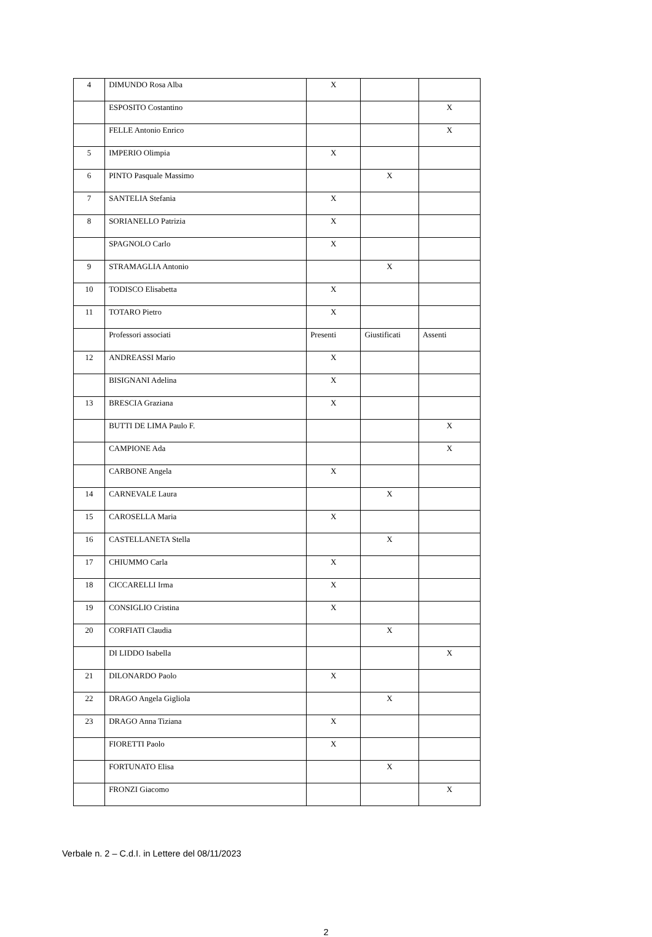| 4 | DIMUNDO Rosa Alba | X | | |
| | ESPOSITO Costantino | | | X |
| | FELLE Antonio Enrico | | | X |
| 5 | IMPERIO Olimpia | X | | |
| 6 | PINTO Pasquale Massimo | | X | |
| 7 | SANTELIA Stefania | X | | |
| 8 | SORIANELLO Patrizia | X | | |
| | SPAGNOLO Carlo | X | | |
| 9 | STRAMAGLIA Antonio | | X | |
| 10 | TODISCO Elisabetta | X | | |
| 11 | TOTARO Pietro | X | | |
| | Professori associati | Presenti | Giustificati | Assenti |
| 12 | ANDREASSI Mario | X | | |
| | BISIGNANI Adelina | X | | |
| 13 | BRESCIA Graziana | X | | |
| | BUTTI DE LIMA Paulo F. | | | X |
| | CAMPIONE Ada | | | X |
| | CARBONE Angela | X | | |
| 14 | CARNEVALE Laura | | X | |
| 15 | CAROSELLA Maria | X | | |
| 16 | CASTELLANETA Stella | | X | |
| 17 | CHIUMMO Carla | X | | |
| 18 | CICCARELLI Irma | X | | |
| 19 | CONSIGLIO Cristina | X | | |
| 20 | CORFIATI Claudia | | X | |
| | DI LIDDO Isabella | | | X |
| 21 | DILONARDO Paolo | X | | |
| 22 | DRAGO Angela Gigliola | | X | |
| 23 | DRAGO Anna Tiziana | X | | |
| | FIORETTI Paolo | X | | |
| | FORTUNATO Elisa | | X | |
| | FRONZI Giacomo | | | X |
Verbale n. 2 – C.d.I. in Lettere del 08/11/2023
2